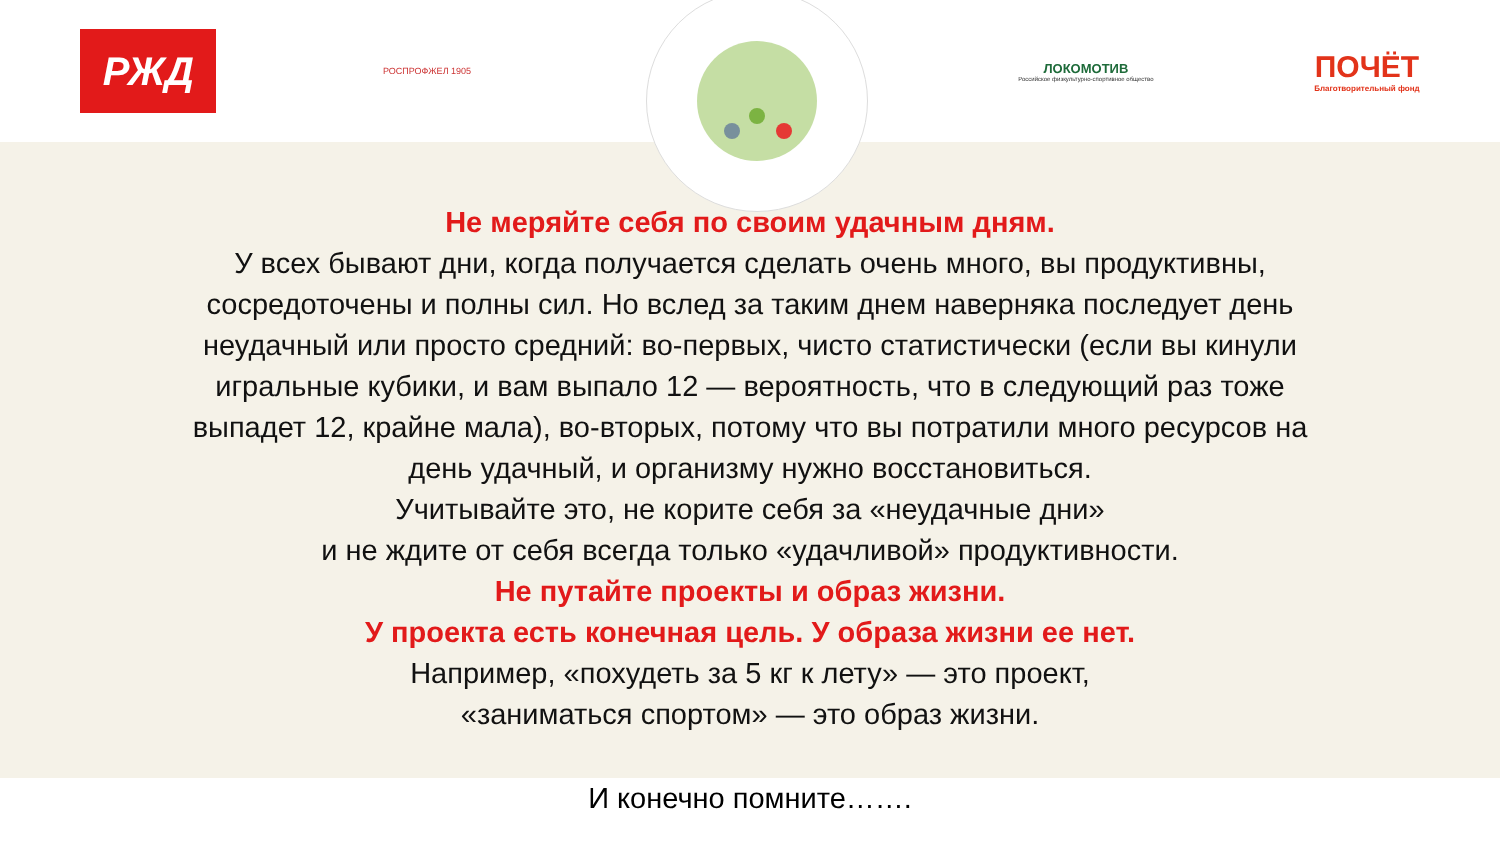РЖД
РОСПРОФЖЕЛ 1905
ЛОКОМОТИВ
Российское физкультурно-спортивное общество
ПОЧЁТ
Благотворительный фонд
Не меряйте себя по своим удачным дням.
У всех бывают дни, когда получается сделать очень много, вы продуктивны,
сосредоточены и полны сил. Но вслед за таким днем наверняка последует день
неудачный или просто средний: во-первых, чисто статистически (если вы кинули
игральные кубики, и вам выпало 12 — вероятность, что в следующий раз тоже
выпадет 12, крайне мала), во-вторых, потому что вы потратили много ресурсов на
день удачный, и организму нужно восстановиться.
Учитывайте это, не корите себя за «неудачные дни»
и не ждите от себя всегда только «удачливой» продуктивности.
Не путайте проекты и образ жизни.
У проекта есть конечная цель. У образа жизни ее нет.
Например, «похудеть за 5 кг к лету» — это проект,
«заниматься спортом» — это образ жизни.
И конечно помните…….